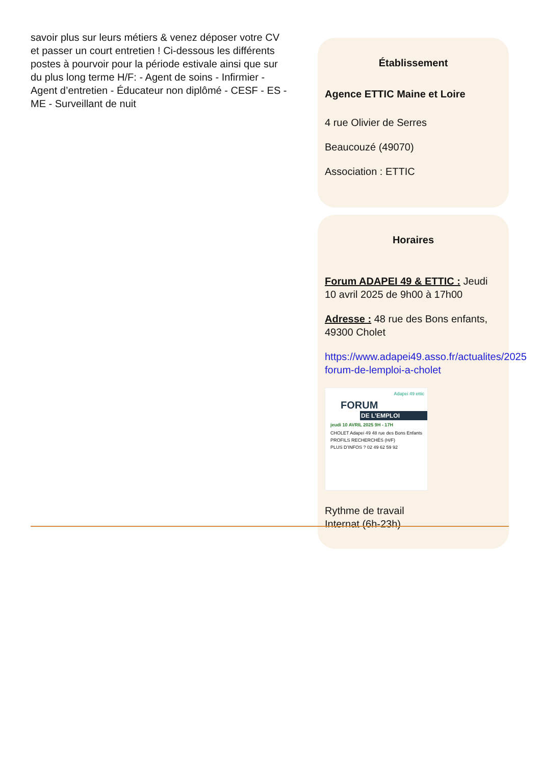savoir plus sur leurs métiers & venez déposer votre CV et passer un court entretien ! Ci-dessous les différents postes à pourvoir pour la période estivale ainsi que sur du plus long terme H/F: - Agent de soins - Infirmier - Agent d’entretien - Éducateur non diplômé - CESF - ES - ME - Surveillant de nuit
Établissement
Agence ETTIC Maine et Loire
4 rue Olivier de Serres
Beaucouzé (49070)
Association : ETTIC
Horaires
Forum ADAPEI 49 & ETTIC : Jeudi 10 avril 2025 de 9h00 à 17h00
Adresse : 48 rue des Bons enfants, 49300 Cholet
https://www.adapei49.asso.fr/actualites/2025
forum-de-lemploi-a-cholet
Adapei 49 ettic
FORUM
DE L’EMPLOI
jeudi 10 AVRIL 2025 9H - 17H
CHOLET Adapei 49 48 rue des Bons Enfants
PROFILS RECHERCHÉS (H/F)
PLUS D’INFOS ? 02 49 62 59 92
Rythme de travail
Internat (6h-23h)